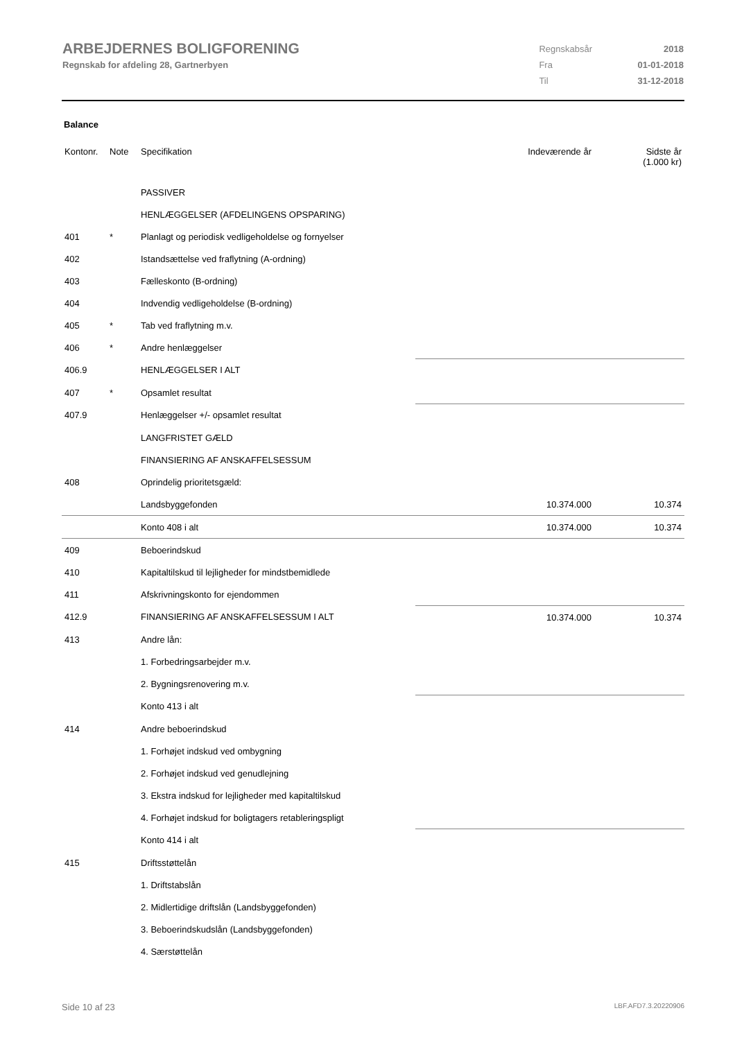ARBEJDERNES BOLIGFORENING
Regnskab for afdeling 28, Gartnerbyen
| Regnskabsår | 2018 |
| Fra | 01-01-2018 |
| Til | 31-12-2018 |
Balance
| Kontonr. | Note | Specifikation | Indeværende år | Sidste år (1.000 kr) |
| --- | --- | --- | --- | --- |
| | | PASSIVER | | |
| | | HENLÆGGELSER (AFDELINGENS OPSPARING) | | |
| 401 | * | Planlagt og periodisk vedligeholdelse og fornyelser | | |
| 402 | | Istandsættelse ved fraflytning (A-ordning) | | |
| 403 | | Fælleskonto (B-ordning) | | |
| 404 | | Indvendig vedligeholdelse (B-ordning) | | |
| 405 | * | Tab ved fraflytning m.v. | | |
| 406 | * | Andre henlæggelser | | |
| 406.9 | | HENLÆGGELSER I ALT | | |
| 407 | * | Opsamlet resultat | | |
| 407.9 | | Henlæggelser +/- opsamlet resultat | | |
| | | LANGFRISTET GÆLD | | |
| | | FINANSIERING AF ANSKAFFELSESSUM | | |
| 408 | | Oprindelig prioritetsgæld: | | |
| | | Landsbyggefonden | 10.374.000 | 10.374 |
| | | Konto 408 i alt | 10.374.000 | 10.374 |
| 409 | | Beboerindskud | | |
| 410 | | Kapitaltilskud til lejligheder for mindstbemidlede | | |
| 411 | | Afskrivningskonto for ejendommen | | |
| 412.9 | | FINANSIERING AF ANSKAFFELSESSUM I ALT | 10.374.000 | 10.374 |
| 413 | | Andre lån: | | |
| | | 1. Forbedringsarbejder m.v. | | |
| | | 2. Bygningsrenovering m.v. | | |
| | | Konto 413 i alt | | |
| 414 | | Andre beboerindskud | | |
| | | 1. Forhøjet indskud ved ombygning | | |
| | | 2. Forhøjet indskud ved genudlejning | | |
| | | 3. Ekstra indskud for lejligheder med kapitaltilskud | | |
| | | 4. Forhøjet indskud for boligtagers retableringspligt | | |
| | | Konto 414 i alt | | |
| 415 | | Driftsstøttelån | | |
| | | 1. Driftstabslån | | |
| | | 2. Midlertidige driftslån (Landsbyggefonden) | | |
| | | 3. Beboerindskudslån (Landsbyggefonden) | | |
| | | 4. Særstøttelån | | |
Side 10 af 23 LBF.AFD7.3.20220906